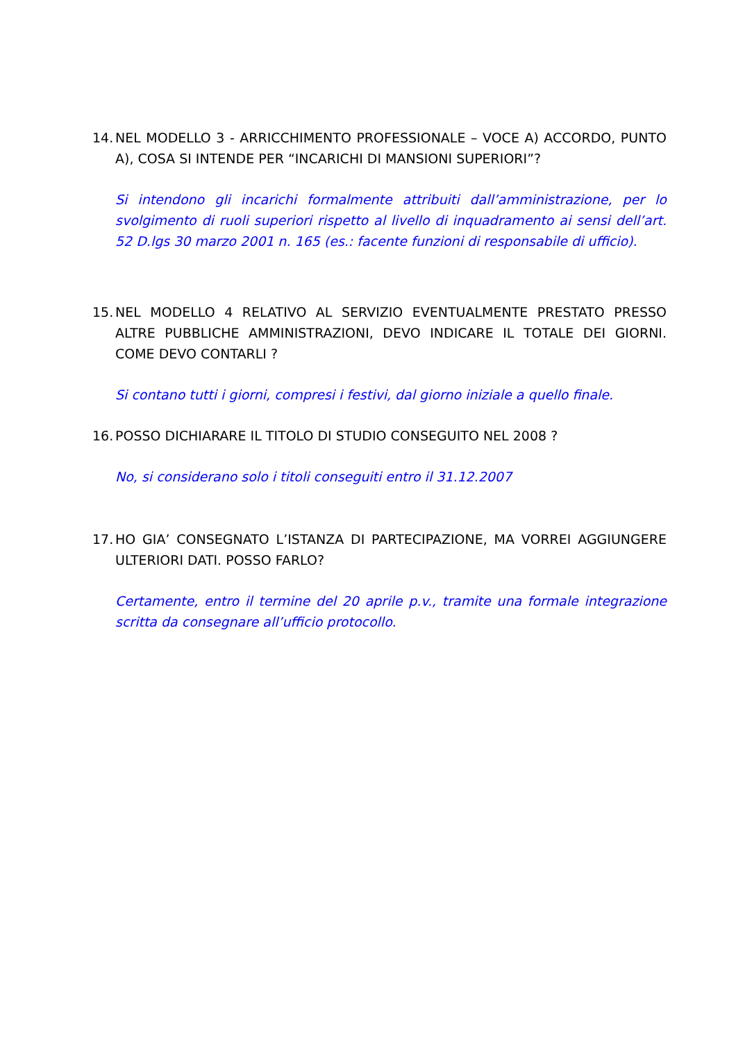14. NEL MODELLO 3 - ARRICCHIMENTO PROFESSIONALE – VOCE A) ACCORDO, PUNTO A), COSA SI INTENDE PER “INCARICHI DI MANSIONI SUPERIORI”?
Si intendono gli incarichi formalmente attribuiti dall’amministrazione, per lo svolgimento di ruoli superiori rispetto al livello di inquadramento ai sensi dell’art. 52 D.lgs 30 marzo 2001 n. 165 (es.: facente funzioni di responsabile di ufficio).
15. NEL MODELLO 4 RELATIVO AL SERVIZIO EVENTUALMENTE PRESTATO PRESSO ALTRE PUBBLICHE AMMINISTRAZIONI, DEVO INDICARE IL TOTALE DEI GIORNI. COME DEVO CONTARLI ?
Si contano tutti i giorni, compresi i festivi, dal giorno iniziale a quello finale.
16. POSSO DICHIARARE IL TITOLO DI STUDIO CONSEGUITO NEL 2008 ?
No, si considerano solo i titoli conseguiti entro il 31.12.2007
17. HO GIA’ CONSEGNATO L’ISTANZA DI PARTECIPAZIONE, MA VORREI AGGIUNGERE ULTERIORI DATI. POSSO FARLO?
Certamente, entro il termine del 20 aprile p.v., tramite una formale integrazione scritta da consegnare all’ufficio protocollo.